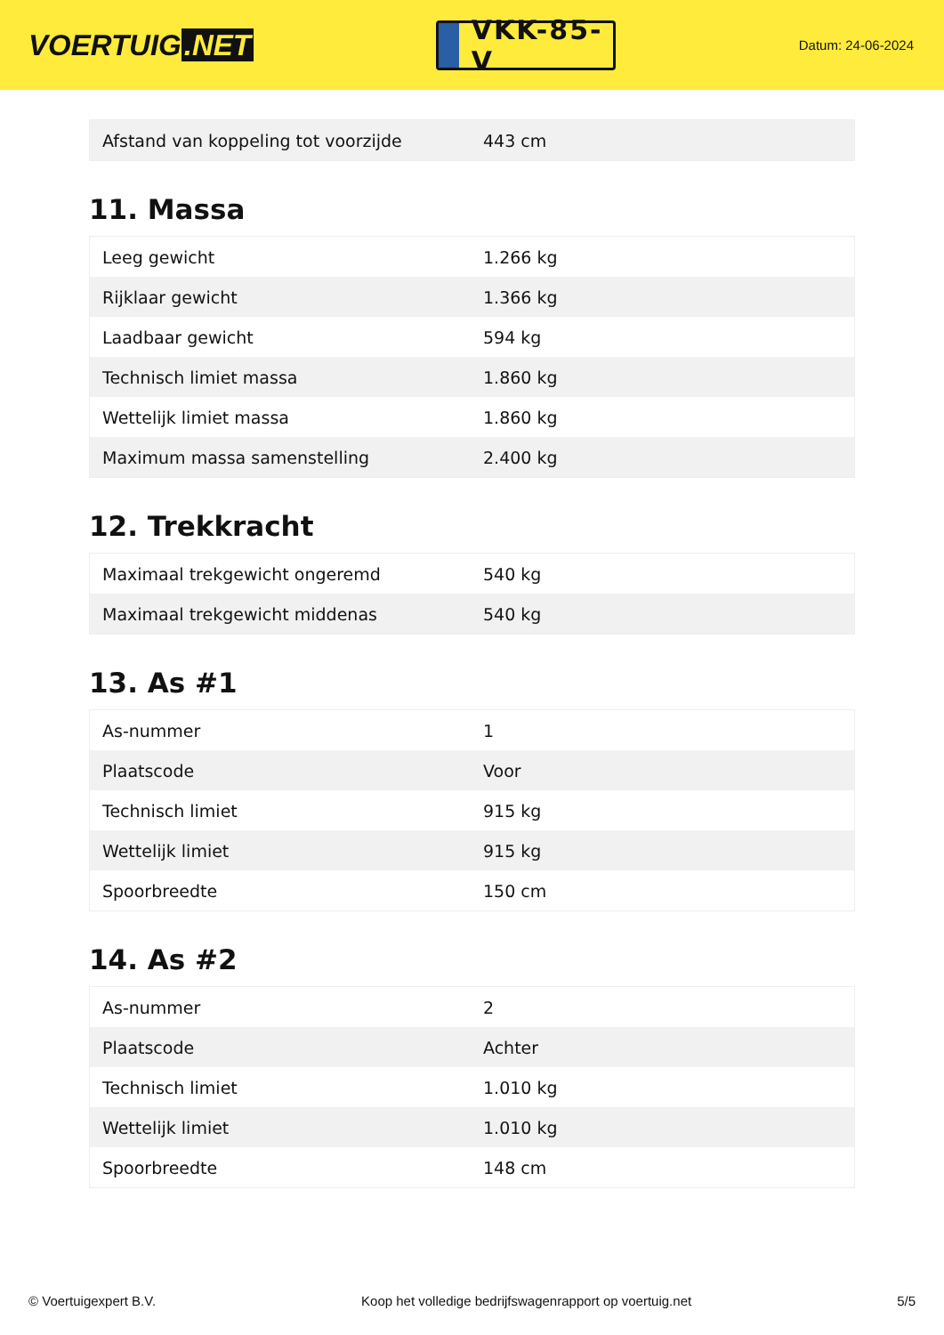VOERTUIG.NET
VKK-85-V
Datum: 24-06-2024
| Afstand van koppeling tot voorzijde | 443 cm |
11. Massa
| Leeg gewicht | 1.266 kg |
| Rijklaar gewicht | 1.366 kg |
| Laadbaar gewicht | 594 kg |
| Technisch limiet massa | 1.860 kg |
| Wettelijk limiet massa | 1.860 kg |
| Maximum massa samenstelling | 2.400 kg |
12. Trekkracht
| Maximaal trekgewicht ongeremd | 540 kg |
| Maximaal trekgewicht middenas | 540 kg |
13. As #1
| As-nummer | 1 |
| Plaatscode | Voor |
| Technisch limiet | 915 kg |
| Wettelijk limiet | 915 kg |
| Spoorbreedte | 150 cm |
14. As #2
| As-nummer | 2 |
| Plaatscode | Achter |
| Technisch limiet | 1.010 kg |
| Wettelijk limiet | 1.010 kg |
| Spoorbreedte | 148 cm |
© Voertuigexpert B.V. Koop het volledige bedrijfswagenrapport op voertuig.net 5/5